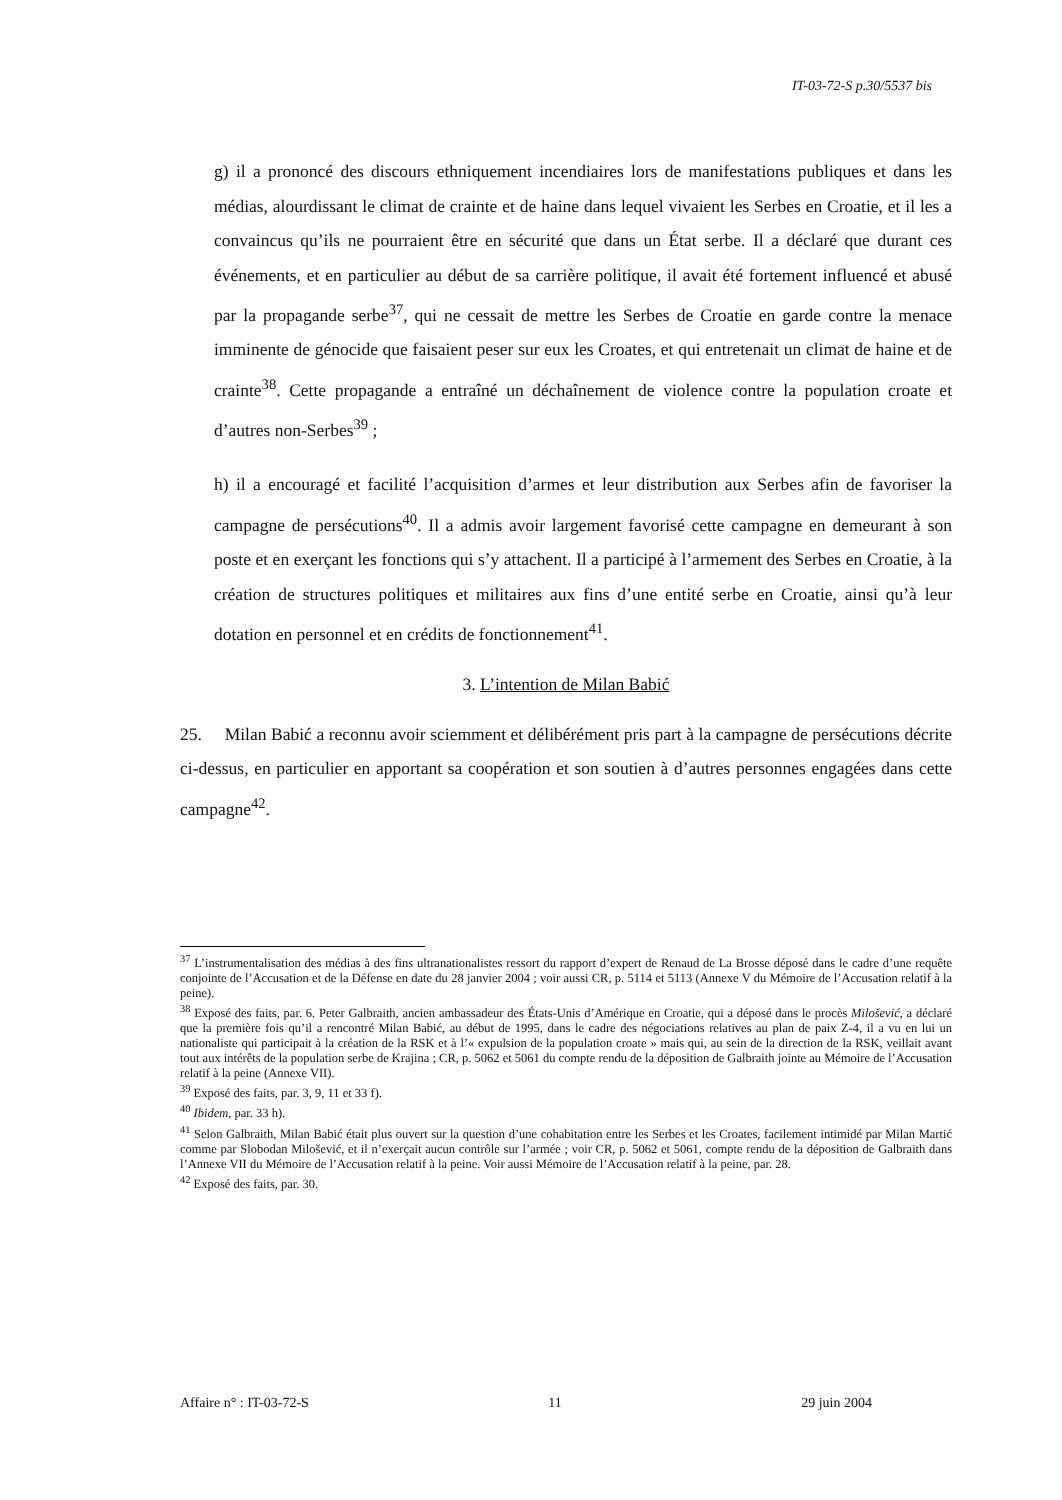IT-03-72-S p.30/5537 bis
g) il a prononcé des discours ethniquement incendiaires lors de manifestations publiques et dans les médias, alourdissant le climat de crainte et de haine dans lequel vivaient les Serbes en Croatie, et il les a convaincus qu’ils ne pourraient être en sécurité que dans un État serbe. Il a déclaré que durant ces événements, et en particulier au début de sa carrière politique, il avait été fortement influencé et abusé par la propagande serbe<sup>37</sup>, qui ne cessait de mettre les Serbes de Croatie en garde contre la menace imminente de génocide que faisaient peser sur eux les Croates, et qui entretenait un climat de haine et de crainte<sup>38</sup>. Cette propagande a entraîné un déchaînement de violence contre la population croate et d’autres non-Serbes<sup>39</sup> ;
h) il a encouragé et facilité l’acquisition d’armes et leur distribution aux Serbes afin de favoriser la campagne de persécutions<sup>40</sup>. Il a admis avoir largement favorisé cette campagne en demeurant à son poste et en exerçant les fonctions qui s’y attachent. Il a participé à l’armement des Serbes en Croatie, à la création de structures politiques et militaires aux fins d’une entité serbe en Croatie, ainsi qu’à leur dotation en personnel et en crédits de fonctionnement<sup>41</sup>.
3. L’intention de Milan Babić
25. Milan Babić a reconnu avoir sciemment et délibérément pris part à la campagne de persécutions décrite ci-dessus, en particulier en apportant sa coopération et son soutien à d’autres personnes engagées dans cette campagne<sup>42</sup>.
<sup>37</sup> L’instrumentalisation des médias à des fins ultranationalistes ressort du rapport d’expert de Renaud de La Brosse déposé dans le cadre d’une requête conjointe de l’Accusation et de la Défense en date du 28 janvier 2004 ; voir aussi CR, p. 5114 et 5113 (Annexe V du Mémoire de l’Accusation relatif à la peine).
<sup>38</sup> Exposé des faits, par. 6. Peter Galbraith, ancien ambassadeur des États-Unis d’Amérique en Croatie, qui a déposé dans le procès Milošević, a déclaré que la première fois qu’il a rencontré Milan Babić, au début de 1995, dans le cadre des négociations relatives au plan de paix Z-4, il a vu en lui un nationaliste qui participait à la création de la RSK et à l’« expulsion de la population croate » mais qui, au sein de la direction de la RSK, veillait avant tout aux intérêts de la population serbe de Krajina ; CR, p. 5062 et 5061 du compte rendu de la déposition de Galbraith jointe au Mémoire de l’Accusation relatif à la peine (Annexe VII).
<sup>39</sup> Exposé des faits, par. 3, 9, 11 et 33 f).
<sup>40</sup> Ibidem, par. 33 h).
<sup>41</sup> Selon Galbraith, Milan Babić était plus ouvert sur la question d’une cohabitation entre les Serbes et les Croates, facilement intimidé par Milan Martić comme par Slobodan Milošević, et il n’exerçait aucun contrôle sur l’armée ; voir CR, p. 5062 et 5061, compte rendu de la déposition de Galbraith dans l’Annexe VII du Mémoire de l’Accusation relatif à la peine. Voir aussi Mémoire de l’Accusation relatif à la peine, par. 28.
<sup>42</sup> Exposé des faits, par. 30.
Affaire n° : IT-03-72-S 11 29 juin 2004